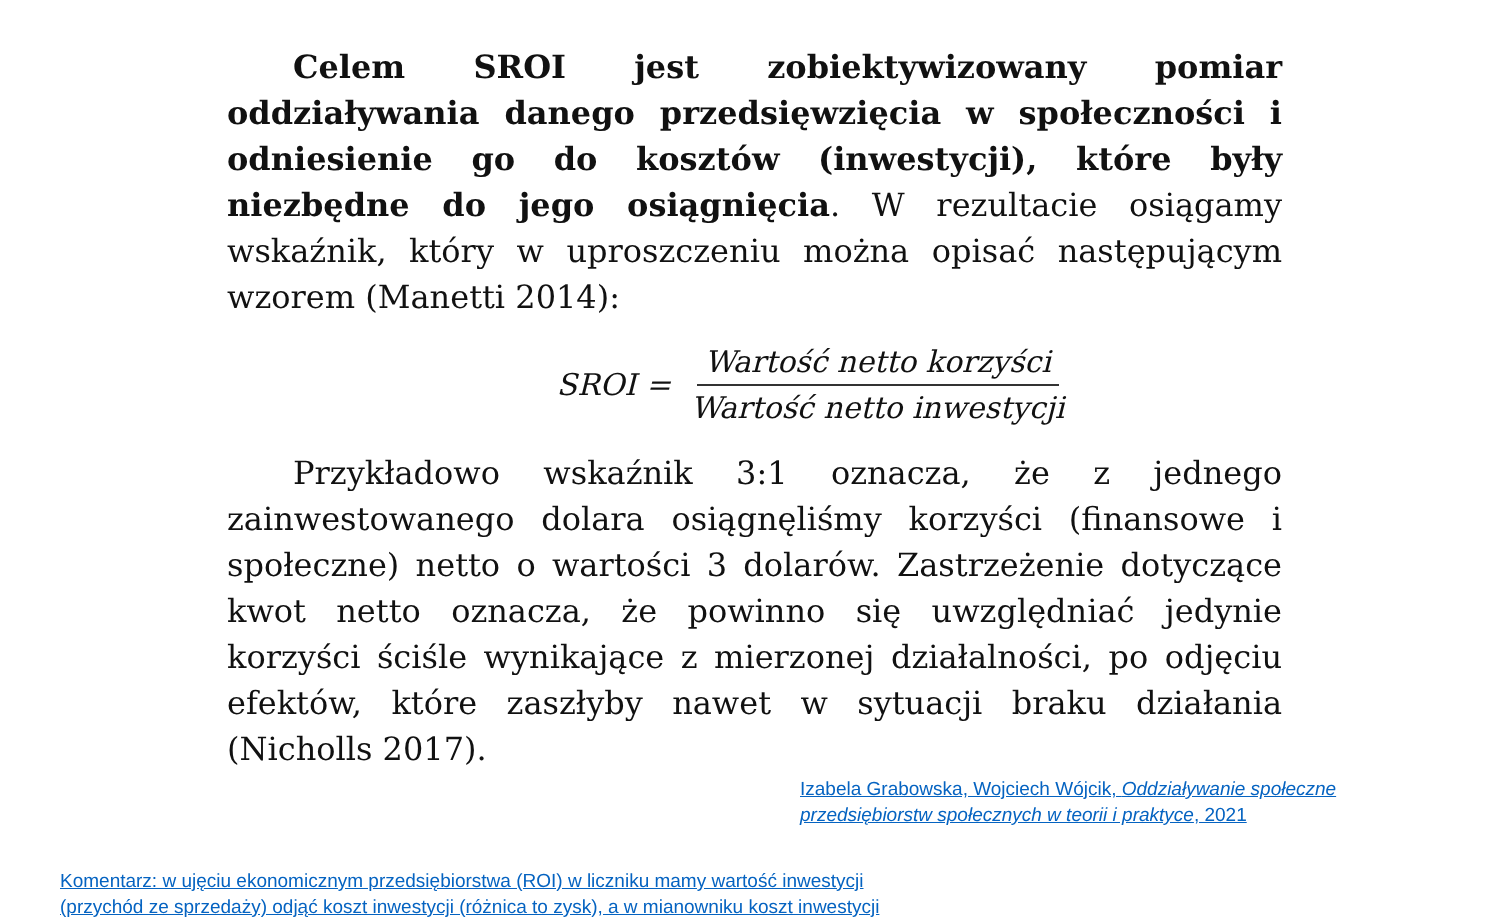Celem SROI jest zobiektywizowany pomiar oddziaływania danego przedsięwzięcia w społeczności i odniesienie go do kosztów (inwestycji), które były niezbędne do jego osiągnięcia. W rezultacie osiągamy wskaźnik, który w uproszczeniu można opisać następującym wzorem (Manetti 2014):
SROI = Wartość netto korzyści Wartość netto inwestycji
Przykładowo wskaźnik 3:1 oznacza, że z jednego zainwestowanego dolara osiągnęliśmy korzyści (finansowe i społeczne) netto o wartości 3 dolarów. Zastrzeżenie dotyczące kwot netto oznacza, że powinno się uwzględniać jedynie korzyści ściśle wynikające z mierzonej działalności, po odjęciu efektów, które zaszłyby nawet w sytuacji braku działania (Nicholls 2017).
Izabela Grabowska, Wojciech Wójcik, Oddziaływanie społeczne przedsiębiorstw społecznych w teorii i praktyce, 2021
Komentarz: w ujęciu ekonomicznym przedsiębiorstwa (ROI) w liczniku mamy wartość inwestycji (przychód ze sprzedaży) odjąć koszt inwestycji (różnica to zysk), a w mianowniku koszt inwestycji